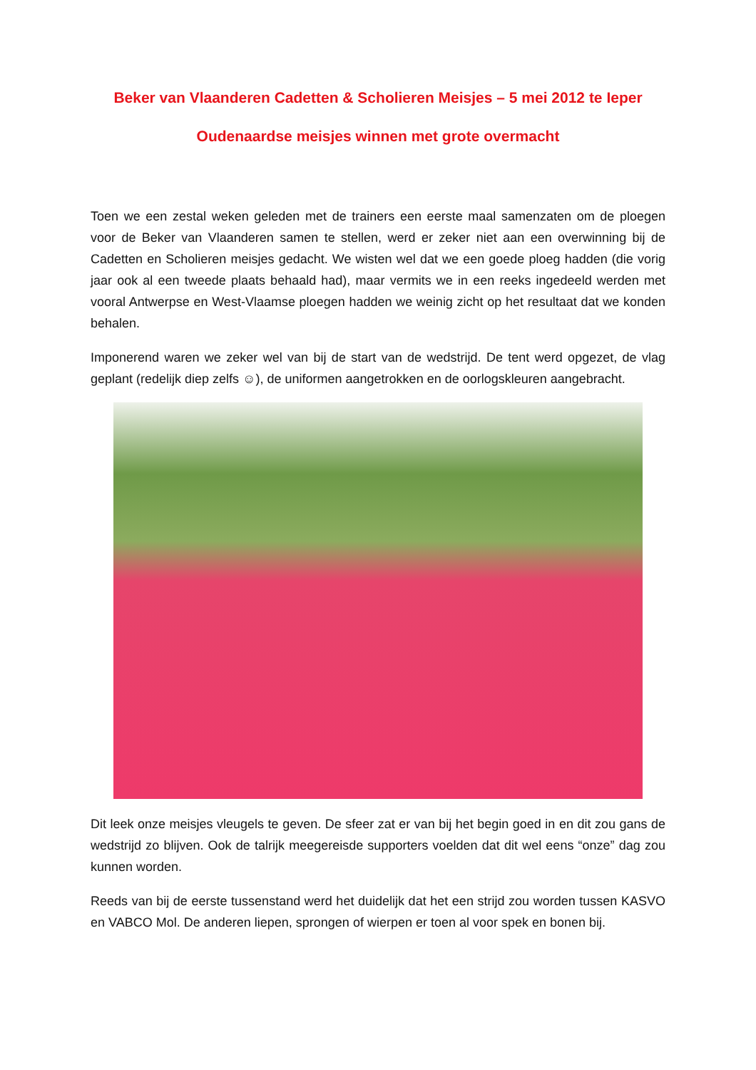Beker van Vlaanderen Cadetten & Scholieren Meisjes – 5 mei 2012 te Ieper
Oudenaardse meisjes winnen met grote overmacht
Toen we een zestal weken geleden met de trainers een eerste maal samenzaten om de ploegen voor de Beker van Vlaanderen samen te stellen, werd er zeker niet aan een overwinning bij de Cadetten en Scholieren meisjes gedacht. We wisten wel dat we een goede ploeg hadden (die vorig jaar ook al een tweede plaats behaald had), maar vermits we in een reeks ingedeeld werden met vooral Antwerpse en West-Vlaamse ploegen hadden we weinig zicht op het resultaat dat we konden behalen.
Imponerend waren we zeker wel van bij de start van de wedstrijd. De tent werd opgezet, de vlag geplant (redelijk diep zelfs ☺), de uniformen aangetrokken en de oorlogskleuren aangebracht.
Dit leek onze meisjes vleugels te geven. De sfeer zat er van bij het begin goed in en dit zou gans de wedstrijd zo blijven. Ook de talrijk meegereisde supporters voelden dat dit wel eens “onze” dag zou kunnen worden.
Reeds van bij de eerste tussenstand werd het duidelijk dat het een strijd zou worden tussen KASVO en VABCO Mol. De anderen liepen, sprongen of wierpen er toen al voor spek en bonen bij.